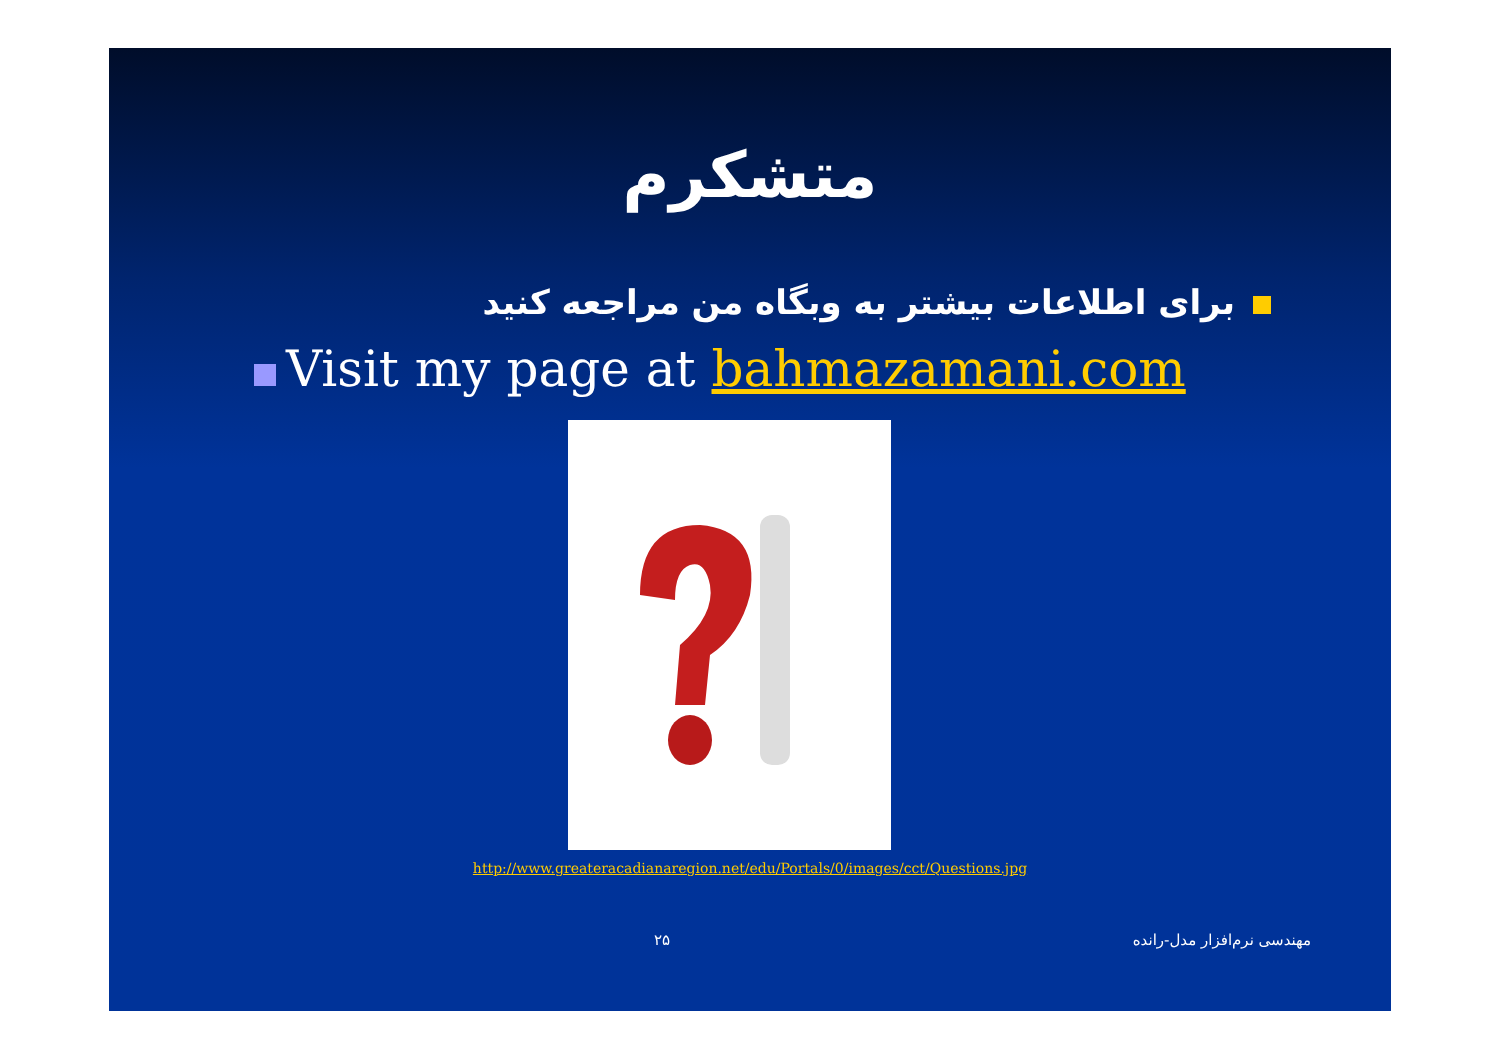متشکرم
برای اطلاعات بیشتر به وبگاه من مراجعه کنید
Visit my page at bahmazamani.com
http://www.greateracadianaregion.net/edu/Portals/0/images/cct/Questions.jpg
مهندسی نرم‌افزار مدل-رانده ۲۵